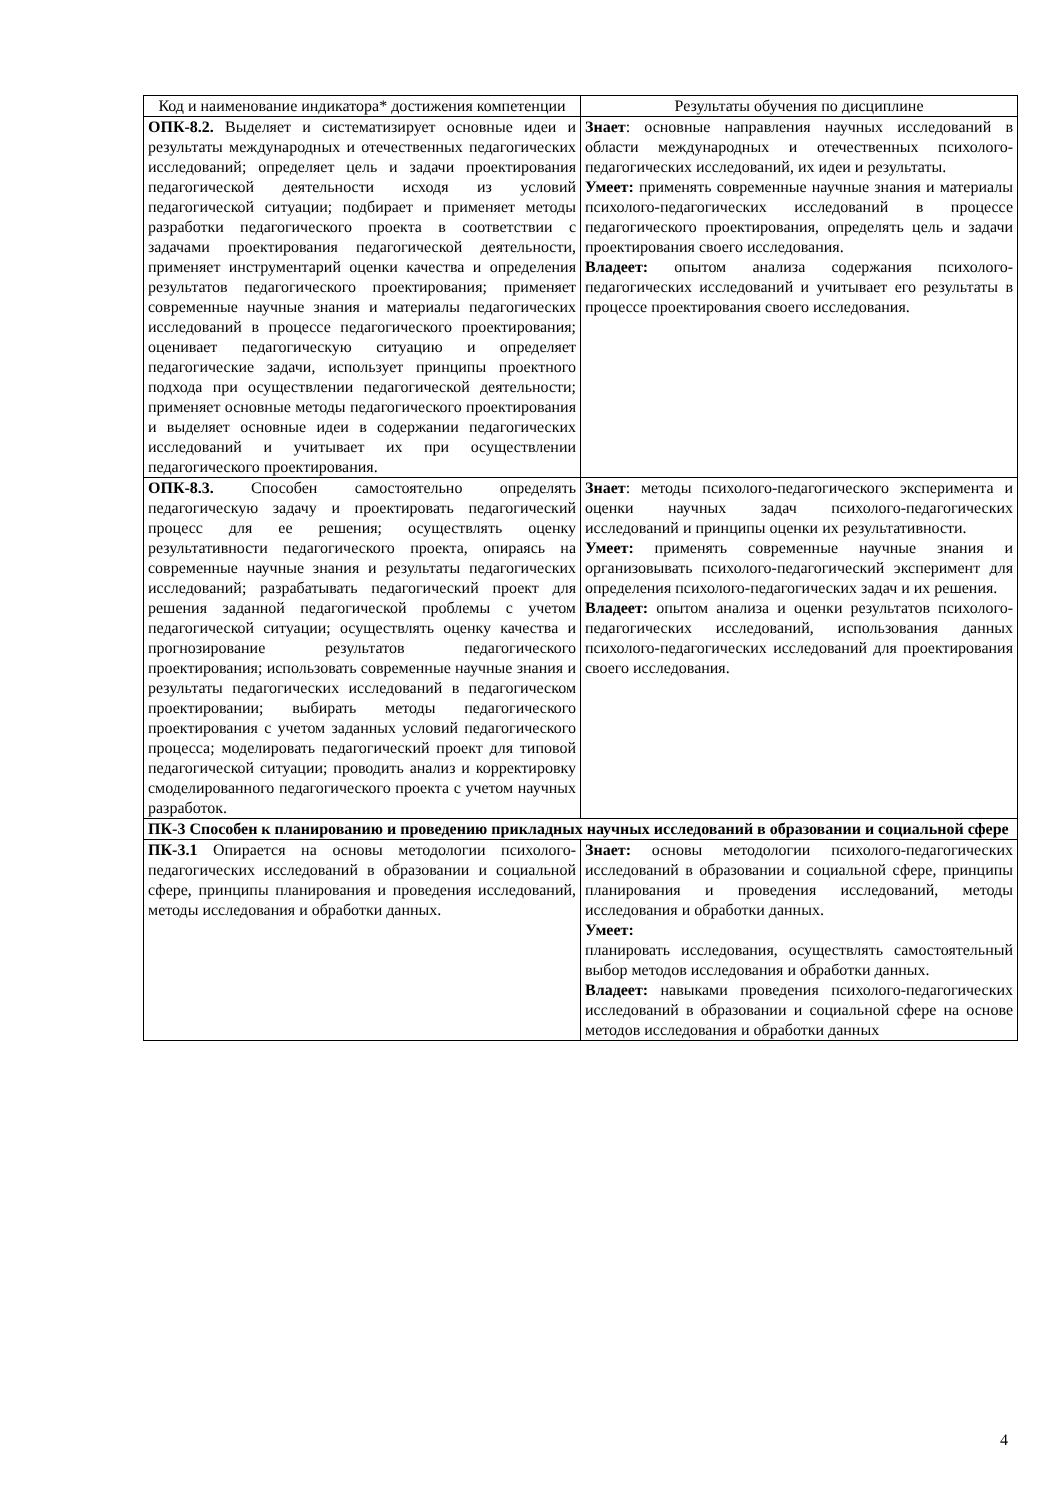| Код и наименование индикатора* достижения компетенции | Результаты обучения по дисциплине |
| --- | --- |
| ОПК-8.2. Выделяет и систематизирует основные идеи и результаты международных и отечественных педагогических исследований; определяет цель и задачи проектирования педагогической деятельности исходя из условий педагогической ситуации; подбирает и применяет методы разработки педагогического проекта в соответствии с задачами проектирования педагогической деятельности, применяет инструментарий оценки качества и определения результатов педагогического проектирования; применяет современные научные знания и материалы педагогических исследований в процессе педагогического проектирования; оценивает педагогическую ситуацию и определяет педагогические задачи, использует принципы проектного подхода при осуществлении педагогической деятельности; применяет основные методы педагогического проектирования и выделяет основные идеи в содержании педагогических исследований и учитывает их при осуществлении педагогического проектирования. | Знает : основные направления научных исследований в области международных и отечественных психолого-педагогических исследований, их идеи и результаты. Умеет: применять современные научные знания и материалы психолого-педагогических исследований в процессе педагогического проектирования, определять цель и задачи проектирования своего исследования. Владеет: опытом анализа содержания психолого-педагогических исследований и учитывает его результаты в процессе проектирования своего исследования. |
| ОПК-8.3. Способен самостоятельно определять педагогическую задачу и проектировать педагогический процесс для ее решения; осуществлять оценку результативности педагогического проекта, опираясь на современные научные знания и результаты педагогических исследований; разрабатывать педагогический проект для решения заданной педагогической проблемы с учетом педагогической ситуации; осуществлять оценку качества и прогнозирование результатов педагогического проектирования; использовать современные научные знания и результаты педагогических исследований в педагогическом проектировании; выбирать методы педагогического проектирования с учетом заданных условий педагогического процесса; моделировать педагогический проект для типовой педагогической ситуации; проводить анализ и корректировку смоделированного педагогического проекта с учетом научных разработок. | Знает : методы психолого-педагогического эксперимента и оценки научных задач психолого-педагогических исследований и принципы оценки их результативности. Умеет: применять современные научные знания и организовывать психолого-педагогический эксперимент для определения психолого-педагогических задач и их решения. Владеет: опытом анализа и оценки результатов психолого-педагогических исследований, использования данных психолого-педагогических исследований для проектирования своего исследования. |
| ПК-3 Способен к планированию и проведению прикладных научных исследований в образовании и социальной сфере | |
| ПК-3.1 Опирается на основы методологии психолого-педагогических исследований в образовании и социальной сфере, принципы планирования и проведения исследований, методы исследования и обработки данных. | Знает: основы методологии психолого-педагогических исследований в образовании и социальной сфере, принципы планирования и проведения исследований, методы исследования и обработки данных. Умеет: планировать исследования, осуществлять самостоятельный выбор методов исследования и обработки данных. Владеет: навыками проведения психолого-педагогических исследований в образовании и социальной сфере на основе методов исследования и обработки данных |
4